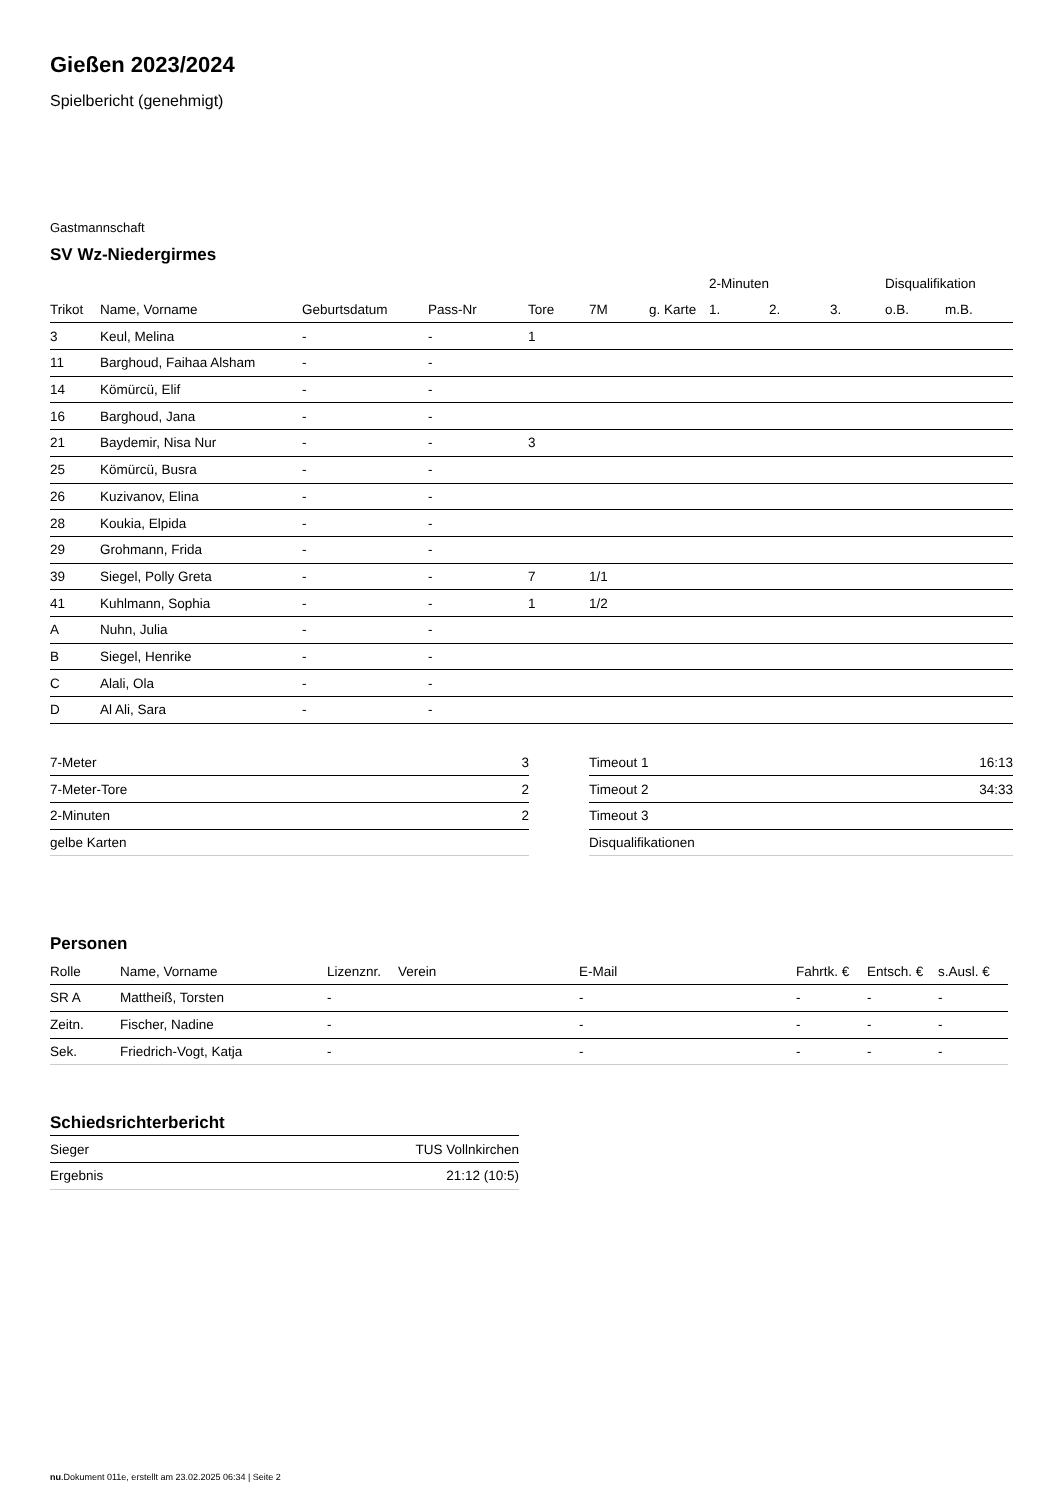Gießen 2023/2024
Spielbericht (genehmigt)
Gastmannschaft
SV Wz-Niedergirmes
| | | | | | | | 2-Minuten | | | Disqualifikation | |
| --- | --- | --- | --- | --- | --- | --- | --- | --- | --- | --- | --- |
| Trikot | Name, Vorname | Geburtsdatum | Pass-Nr | Tore | 7M | g. Karte | 1. | 2. | 3. | o.B. | m.B. |
| 3 | Keul, Melina | - | - | 1 | | | | | | | |
| 11 | Barghoud, Faihaa Alsham | - | - | | | | | | | | |
| 14 | Kömürcü, Elif | - | - | | | | | | | | |
| 16 | Barghoud, Jana | - | - | | | | | | | | |
| 21 | Baydemir, Nisa Nur | - | - | 3 | | | | | | | |
| 25 | Kömürcü, Busra | - | - | | | | | | | | |
| 26 | Kuzivanov, Elina | - | - | | | | | | | | |
| 28 | Koukia, Elpida | - | - | | | | | | | | |
| 29 | Grohmann, Frida | - | - | | | | | | | | |
| 39 | Siegel, Polly Greta | - | - | 7 | 1/1 | | | | | | |
| 41 | Kuhlmann, Sophia | - | - | 1 | 1/2 | | | | | | |
| A | Nuhn, Julia | - | - | | | | | | | | |
| B | Siegel, Henrike | - | - | | | | | | | | |
| C | Alali, Ola | - | - | | | | | | | | |
| D | Al Ali, Sara | - | - | | | | | | | | |
| 7-Meter | 3 |
| 7-Meter-Tore | 2 |
| 2-Minuten | 2 |
| gelbe Karten | |
| Timeout 1 | 16:13 |
| Timeout 2 | 34:33 |
| Timeout 3 | |
| Disqualifikationen | |
Personen
| Rolle | Name, Vorname | Lizenznr. | Verein | E-Mail | Fahrtk. € | Entsch. € | s.Ausl. € |
| --- | --- | --- | --- | --- | --- | --- | --- |
| SR A | Mattheiß, Torsten | - | | - | - | - | - |
| Zeitn. | Fischer, Nadine | - | | - | - | - | - |
| Sek. | Friedrich-Vogt, Katja | - | | - | - | - | - |
Schiedsrichterbericht
| Sieger | TUS Vollnkirchen |
| Ergebnis | 21:12 (10:5) |
nu.Dokument 011e, erstellt am 23.02.2025 06:34 | Seite 2